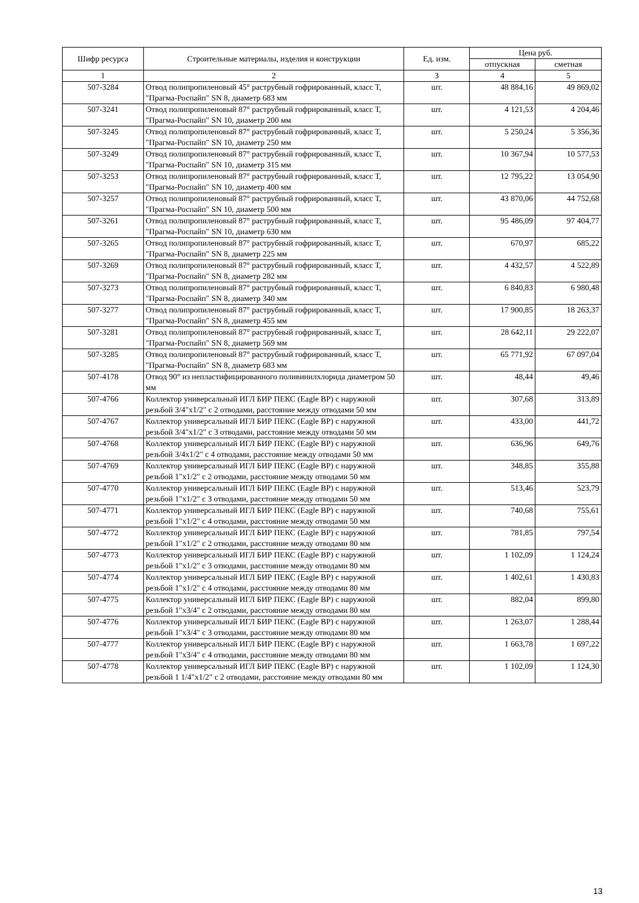| Шифр ресурса | Строительные материалы, изделия и конструкции | Ед. изм. | Цена руб. | |
| --- | --- | --- | --- | --- |
| | | | отпускная | сметная |
| 1 | 2 | 3 | 4 | 5 |
| 507-3284 | Отвод полипропиленовый 45° раструбный гофрированный, класс Т, "Прагма-Роспайп" SN 8, диаметр 683 мм | шт. | 48 884,16 | 49 869,02 |
| 507-3241 | Отвод полипропиленовый 87° раструбный гофрированный, класс Т, "Прагма-Роспайп" SN 10, диаметр 200 мм | шт. | 4 121,53 | 4 204,46 |
| 507-3245 | Отвод полипропиленовый 87° раструбный гофрированный, класс Т, "Прагма-Роспайп" SN 10, диаметр 250 мм | шт. | 5 250,24 | 5 356,36 |
| 507-3249 | Отвод полипропиленовый 87° раструбный гофрированный, класс Т, "Прагма-Роспайп" SN 10, диаметр 315 мм | шт. | 10 367,94 | 10 577,53 |
| 507-3253 | Отвод полипропиленовый 87° раструбный гофрированный, класс Т, "Прагма-Роспайп" SN 10, диаметр 400 мм | шт. | 12 795,22 | 13 054,90 |
| 507-3257 | Отвод полипропиленовый 87° раструбный гофрированный, класс Т, "Прагма-Роспайп" SN 10, диаметр 500 мм | шт. | 43 870,06 | 44 752,68 |
| 507-3261 | Отвод полипропиленовый 87° раструбный гофрированный, класс Т, "Прагма-Роспайп" SN 10, диаметр 630 мм | шт. | 95 486,09 | 97 404,77 |
| 507-3265 | Отвод полипропиленовый 87° раструбный гофрированный, класс Т, "Прагма-Роспайп" SN 8, диаметр 225 мм | шт. | 670,97 | 685,22 |
| 507-3269 | Отвод полипропиленовый 87° раструбный гофрированный, класс Т, "Прагма-Роспайп" SN 8, диаметр 282 мм | шт. | 4 432,57 | 4 522,89 |
| 507-3273 | Отвод полипропиленовый 87° раструбный гофрированный, класс Т, "Прагма-Роспайп" SN 8, диаметр 340 мм | шт. | 6 840,83 | 6 980,48 |
| 507-3277 | Отвод полипропиленовый 87° раструбный гофрированный, класс Т, "Прагма-Роспайп" SN 8, диаметр 455 мм | шт. | 17 900,85 | 18 263,37 |
| 507-3281 | Отвод полипропиленовый 87° раструбный гофрированный, класс Т, "Прагма-Роспайп" SN 8, диаметр 569 мм | шт. | 28 642,11 | 29 222,07 |
| 507-3285 | Отвод полипропиленовый 87° раструбный гофрированный, класс Т, "Прагма-Роспайп" SN 8, диаметр 683 мм | шт. | 65 771,92 | 67 097,04 |
| 507-4178 | Отвод 90° из непластифицированного поливинилхлорида диаметром 50 мм | шт. | 48,44 | 49,46 |
| 507-4766 | Коллектор универсальный ИГЛ БИР ПЕКС (Eagle BP) с наружной резьбой 3/4"х1/2" с 2 отводами, расстояние между отводами 50 мм | шт. | 307,68 | 313,89 |
| 507-4767 | Коллектор универсальный ИГЛ БИР ПЕКС (Eagle BP) с наружной резьбой 3/4"х1/2" с 3 отводами, расстояние между отводами 50 мм | шт. | 433,00 | 441,72 |
| 507-4768 | Коллектор универсальный ИГЛ БИР ПЕКС (Eagle BP) с наружной резьбой 3/4х1/2" с 4 отводами, расстояние между отводами 50 мм | шт. | 636,96 | 649,76 |
| 507-4769 | Коллектор универсальный ИГЛ БИР ПЕКС (Eagle BP) с наружной резьбой 1"х1/2" с 2 отводами, расстояние между отводами 50 мм | шт. | 348,85 | 355,88 |
| 507-4770 | Коллектор универсальный ИГЛ БИР ПЕКС (Eagle BP) с наружной резьбой 1"х1/2" с 3 отводами, расстояние между отводами 50 мм | шт. | 513,46 | 523,79 |
| 507-4771 | Коллектор универсальный ИГЛ БИР ПЕКС (Eagle BP) с наружной резьбой 1"х1/2" с 4 отводами, расстояние между отводами 50 мм | шт. | 740,68 | 755,61 |
| 507-4772 | Коллектор универсальный ИГЛ БИР ПЕКС (Eagle BP) с наружной резьбой 1"х1/2" с 2 отводами, расстояние между отводами 80 мм | шт. | 781,85 | 797,54 |
| 507-4773 | Коллектор универсальный ИГЛ БИР ПЕКС (Eagle BP) с наружной резьбой 1"х1/2" с 3 отводами, расстояние между отводами 80 мм | шт. | 1 102,09 | 1 124,24 |
| 507-4774 | Коллектор универсальный ИГЛ БИР ПЕКС (Eagle BP) с наружной резьбой 1"х1/2" с 4 отводами, расстояние между отводами 80 мм | шт. | 1 402,61 | 1 430,83 |
| 507-4775 | Коллектор универсальный ИГЛ БИР ПЕКС (Eagle BP) с наружной резьбой 1"х3/4" с 2 отводами, расстояние между отводами 80 мм | шт. | 882,04 | 899,80 |
| 507-4776 | Коллектор универсальный ИГЛ БИР ПЕКС (Eagle BP) с наружной резьбой 1"х3/4" с 3 отводами, расстояние между отводами 80 мм | шт. | 1 263,07 | 1 288,44 |
| 507-4777 | Коллектор универсальный ИГЛ БИР ПЕКС (Eagle BP) с наружной резьбой 1"х3/4" с 4 отводами, расстояние между отводами 80 мм | шт. | 1 663,78 | 1 697,22 |
| 507-4778 | Коллектор универсальный ИГЛ БИР ПЕКС (Eagle BP) с наружной резьбой 1 1/4"х1/2" с 2 отводами, расстояние между отводами 80 мм | шт. | 1 102,09 | 1 124,30 |
13